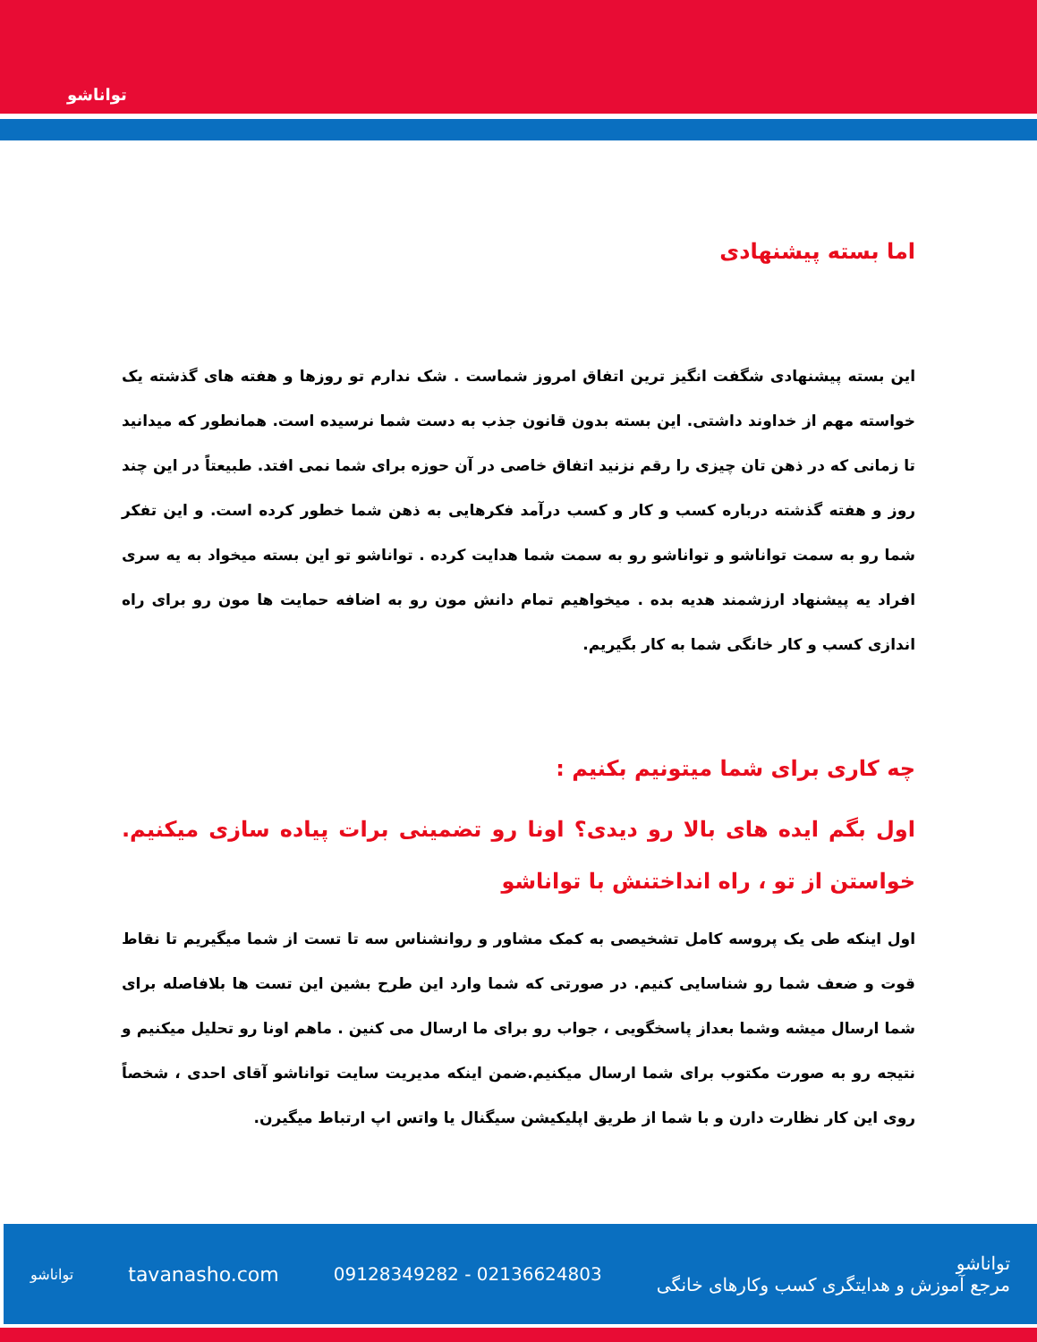توانا‌شو
اما بسته پیشنهادی
این بسته پیشنهادی شگفت انگیز ترین اتفاق امروز شماست . شک ندارم تو روزها و هفته های گذشته یک خواسته مهم از خداوند داشتی. این بسته بدون قانون جذب به دست شما نرسیده است. همانطور که میدانید تا زمانی که در ذهن تان چیزی را رقم نزنید اتفاق خاصی در آن حوزه برای شما نمی افتد. طبیعتاً در این چند روز و هفته گذشته درباره کسب و کار و کسب درآمد فکرهایی به ذهن شما خطور کرده است. و این تفکر شما رو به سمت توانا‌شو و توانا‌شو رو به سمت شما هدایت کرده . توانا‌شو تو این بسته میخواد به یه سری افراد یه پیشنهاد ارزشمند هدیه بده . میخواهیم تمام دانش مون رو به اضافه حمایت ها مون رو برای راه اندازی کسب و کار خانگی شما به کار بگیریم.
چه کاری برای شما میتونیم بکنیم :
اول بگم ایده های بالا رو دیدی؟ اونا رو تضمینی برات پیاده سازی میکنیم. خواستن از تو ، راه انداختنش با توانا‌شو
اول اینکه طی یک پروسه کامل تشخیصی به کمک مشاور و روانشناس سه تا تست از شما میگیریم تا نقاط قوت و ضعف شما رو شناسایی کنیم. در صورتی که شما وارد این طرح بشین این تست ها بلافاصله برای شما ارسال میشه وشما بعداز پاسخگویی ، جواب رو برای ما ارسال می کنین . ماهم اونا رو تحلیل میکنیم و نتیجه رو به صورت مکتوب برای شما ارسال میکنیم.ضمن اینکه مدیریت سایت توانا‌شو آقای احدی ، شخصاً روی این کار نظارت دارن و با شما از طریق اپلیکیشن سیگنال یا واتس اپ ارتباط میگیرن.
توانا‌شو tavanasho.com 09128349282 - 02136624803 توانا‌شو
مرجع آموزش و هدایتگری کسب وکارهای خانگی